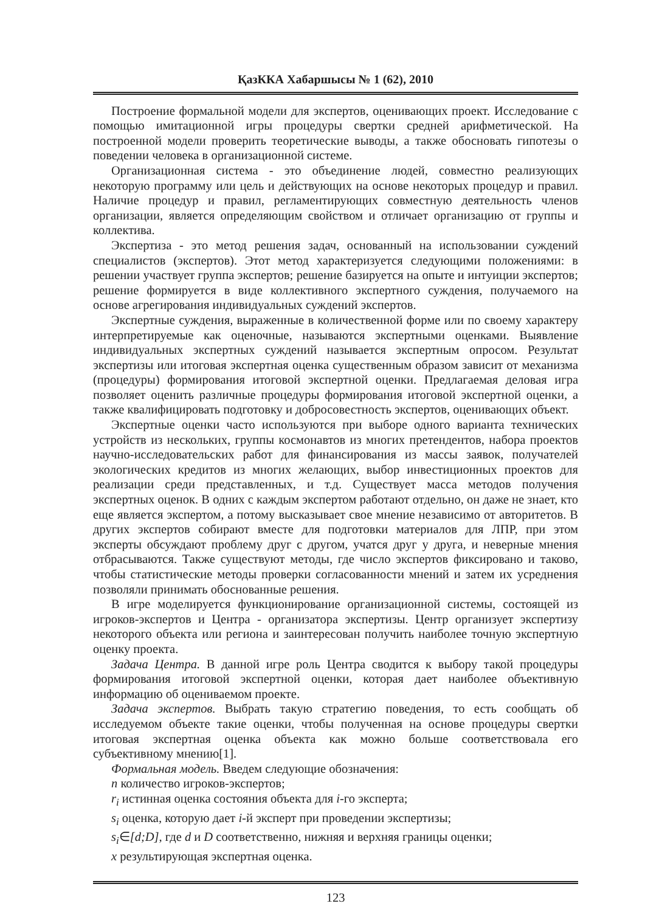ҚазККА Хабаршысы № 1 (62), 2010
Построение формальной модели для экспертов, оценивающих проект. Исследование с помощью имитационной игры процедуры свертки средней арифметической. На построенной модели проверить теоретические выводы, а также обосновать гипотезы о поведении человека в организационной системе.
Организационная система - это объединение людей, совместно реализующих некоторую программу или цель и действующих на основе некоторых процедур и правил. Наличие процедур и правил, регламентирующих совместную деятельность членов организации, является определяющим свойством и отличает организацию от группы и коллектива.
Экспертиза - это метод решения задач, основанный на использовании суждений специалистов (экспертов). Этот метод характеризуется следующими положениями: в решении участвует группа экспертов; решение базируется на опыте и интуиции экспертов; решение формируется в виде коллективного экспертного суждения, получаемого на основе агрегирования индивидуальных суждений экспертов.
Экспертные суждения, выраженные в количественной форме или по своему характеру интерпретируемые как оценочные, называются экспертными оценками. Выявление индивидуальных экспертных суждений называется экспертным опросом. Результат экспертизы или итоговая экспертная оценка существенным образом зависит от механизма (процедуры) формирования итоговой экспертной оценки. Предлагаемая деловая игра позволяет оценить различные процедуры формирования итоговой экспертной оценки, а также квалифицировать подготовку и добросовестность экспертов, оценивающих объект.
Экспертные оценки часто используются при выборе одного варианта технических устройств из нескольких, группы космонавтов из многих претендентов, набора проектов научно-исследовательских работ для финансирования из массы заявок, получателей экологических кредитов из многих желающих, выбор инвестиционных проектов для реализации среди представленных, и т.д. Существует масса методов получения экспертных оценок. В одних с каждым экспертом работают отдельно, он даже не знает, кто еще является экспертом, а потому высказывает свое мнение независимо от авторитетов. В других экспертов собирают вместе для подготовки материалов для ЛПР, при этом эксперты обсуждают проблему друг с другом, учатся друг у друга, и неверные мнения отбрасываются. Также существуют методы, где число экспертов фиксировано и таково, чтобы статистические методы проверки согласованности мнений и затем их усреднения позволяли принимать обоснованные решения.
В игре моделируется функционирование организационной системы, состоящей из игроков-экспертов и Центра - организатора экспертизы. Центр организует экспертизу некоторого объекта или региона и заинтересован получить наиболее точную экспертную оценку проекта.
Задача Центра. В данной игре роль Центра сводится к выбору такой процедуры формирования итоговой экспертной оценки, которая дает наиболее объективную информацию об оцениваемом проекте.
Задача экспертов. Выбрать такую стратегию поведения, то есть сообщать об исследуемом объекте такие оценки, чтобы полученная на основе процедуры свертки итоговая экспертная оценка объекта как можно больше соответствовала его субъективному мнению[1].
Формальная модель. Введем следующие обозначения:
n количество игроков-экспертов;
r<sub>i</sub> истинная оценка состояния объекта для i-го эксперта;
s<sub>i</sub> оценка, которую дает i-й эксперт при проведении экспертизы;
s<sub>i</sub>∈[d;D], где d и D соответственно, нижняя и верхняя границы оценки;
x результирующая экспертная оценка.
123